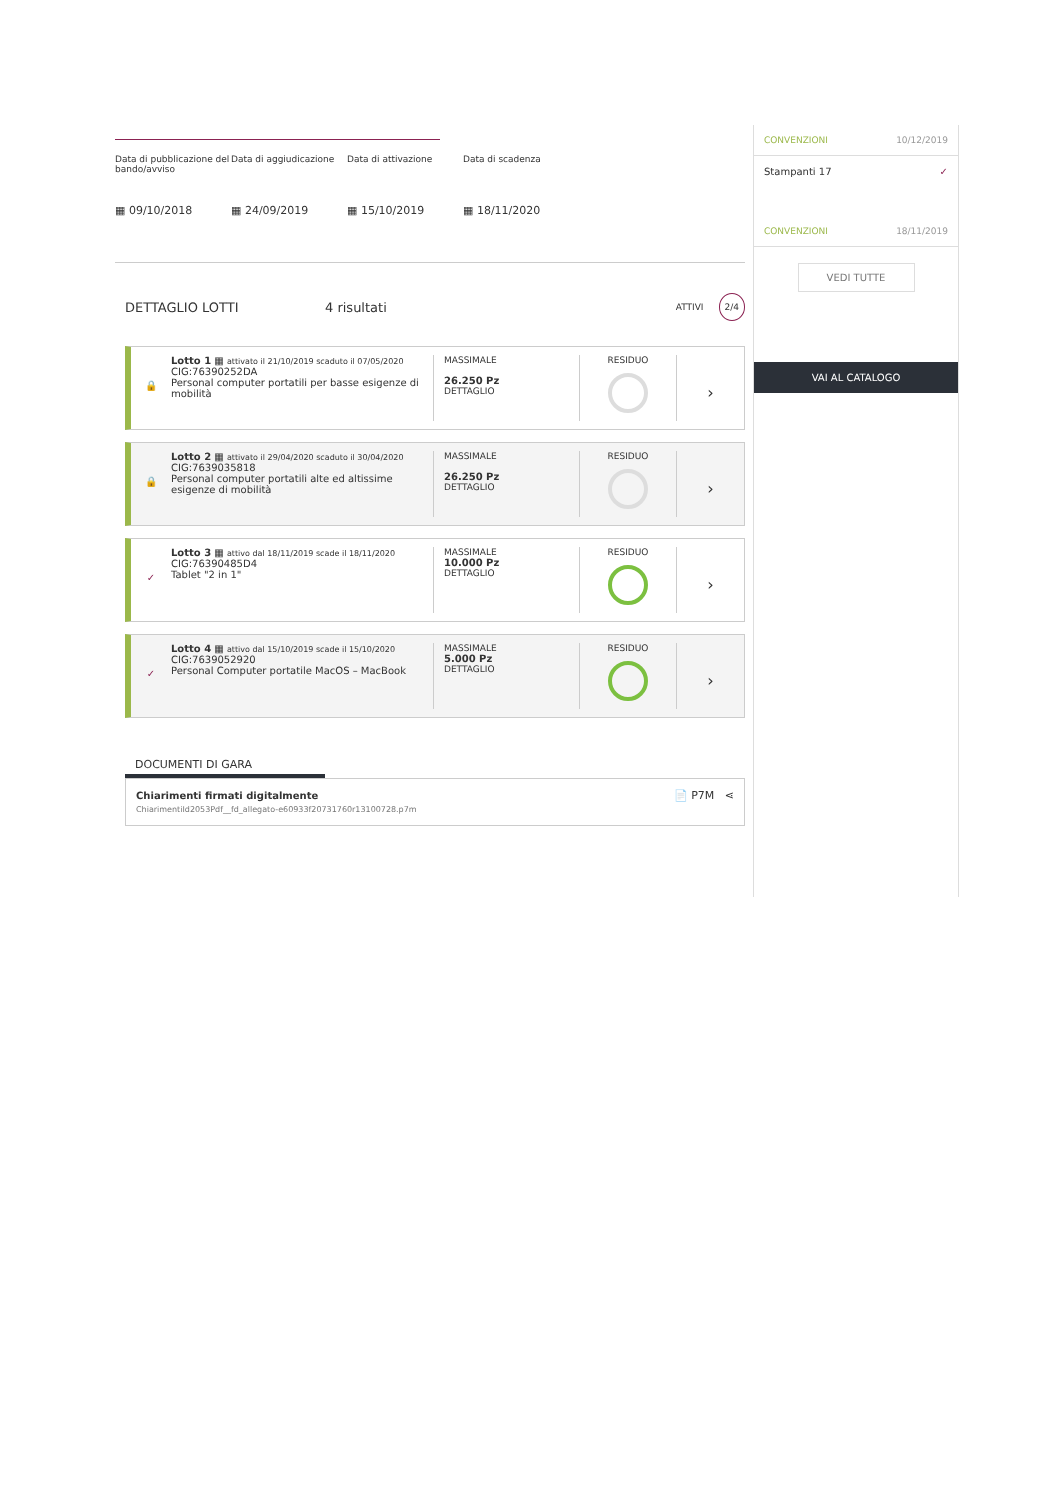Data di pubblicazione del bando/avviso
Data di aggiudicazione
Data di attivazione Data di scadenza
▦ 09/10/2018 ▦ 24/09/2019 ▦ 15/10/2019 ▦ 18/11/2020
DETTAGLIO LOTTI 4 risultati ATTIVI 2/4
🔒
Lotto 1 ▦ attivato il 21/10/2019 scaduto il 07/05/2020
CIG:76390252DA
Personal computer portatili per basse esigenze di mobilità
MASSIMALE
26.250 Pz
DETTAGLIO
RESIDUO
›
🔒
Lotto 2 ▦ attivato il 29/04/2020 scaduto il 30/04/2020
CIG:7639035818
Personal computer portatili alte ed altissime esigenze di mobilità
MASSIMALE
26.250 Pz
DETTAGLIO
RESIDUO
›
✓
Lotto 3 ▦ attivo dal 18/11/2019 scade il 18/11/2020
CIG:76390485D4
Tablet "2 in 1"
MASSIMALE
10.000 Pz
DETTAGLIO
RESIDUO
›
✓
Lotto 4 ▦ attivo dal 15/10/2019 scade il 15/10/2020
CIG:7639052920
Personal Computer portatile MacOS – MacBook
MASSIMALE
5.000 Pz
DETTAGLIO
RESIDUO
›
DOCUMENTI DI GARA
Chiarimenti firmati digitalmente
ChiarimentiId2053Pdf__fd_allegato-e60933f20731760r13100728.p7m
📄 P7M ⋖
CONVENZIONI 10/12/2019
Stampanti 17 ✓
CONVENZIONI 18/11/2019
VEDI TUTTE
VAI AL CATALOGO